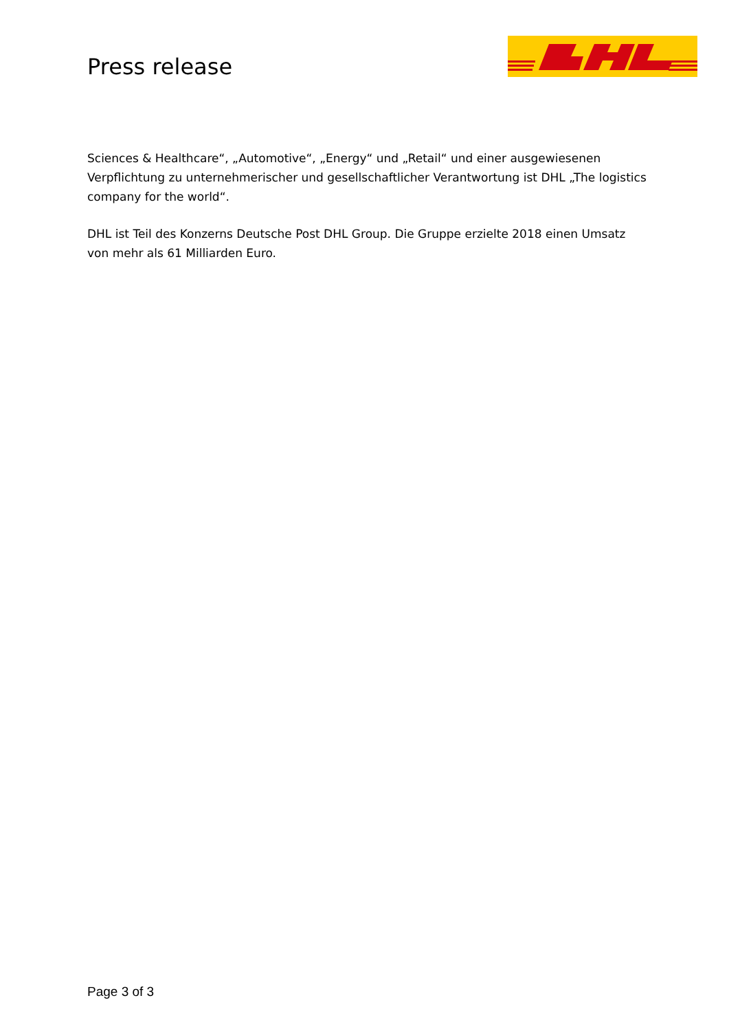Press release
Sciences & Healthcare“, „Automotive“, „Energy“ und „Retail“ und einer ausgewiesenen Verpflichtung zu unternehmerischer und gesellschaftlicher Verantwortung ist DHL „The logistics company for the world“.
DHL ist Teil des Konzerns Deutsche Post DHL Group. Die Gruppe erzielte 2018 einen Umsatz von mehr als 61 Milliarden Euro.
Page 3 of 3